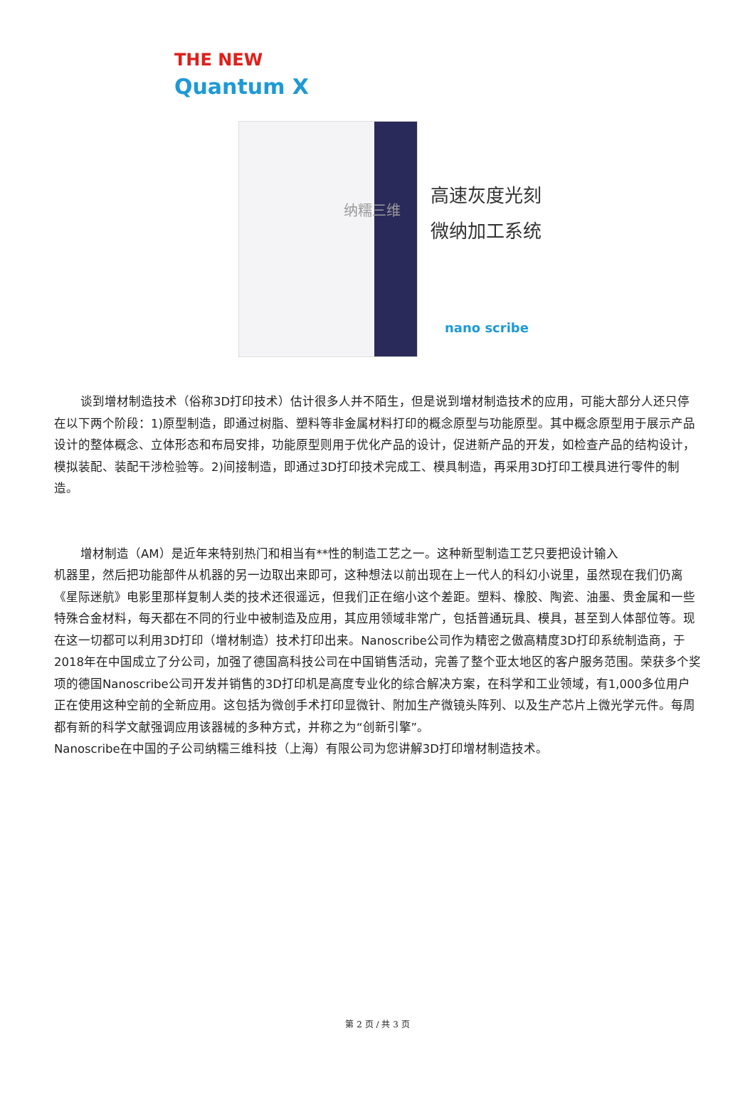THE NEW
Quantum X
纳糯三维
高速灰度光刻
微纳加工系统
nano scribe
谈到增材制造技术（俗称3D打印技术）估计很多人并不陌生，但是说到增材制造技术的应用，可能大部分人还只停在以下两个阶段：1)原型制造，即通过树脂、塑料等非金属材料打印的概念原型与功能原型。其中概念原型用于展示产品设计的整体概念、立体形态和布局安排，功能原型则用于优化产品的设计，促进新产品的开发，如检查产品的结构设计，模拟装配、装配干涉检验等。2)间接制造，即通过3D打印技术完成工、模具制造，再采用3D打印工模具进行零件的制造。
增材制造（AM）是近年来特别热门和相当有**性的制造工艺之一。这种新型制造工艺只要把设计输入
机器里，然后把功能部件从机器的另一边取出来即可，这种想法以前出现在上一代人的科幻小说里，虽然现在我们仍离《星际迷航》电影里那样复制人类的技术还很遥远，但我们正在缩小这个差距。塑料、橡胶、陶瓷、油墨、贵金属和一些特殊合金材料，每天都在不同的行业中被制造及应用，其应用领域非常广，包括普通玩具、模具，甚至到人体部位等。现在这一切都可以利用3D打印（增材制造）技术打印出来。Nanoscribe公司作为精密之傲高精度3D打印系统制造商，于2018年在中国成立了分公司，加强了德国高科技公司在中国销售活动，完善了整个亚太地区的客户服务范围。荣获多个奖项的德国Nanoscribe公司开发并销售的3D打印机是高度专业化的综合解决方案，在科学和工业领域，有1,000多位用户正在使用这种空前的全新应用。这包括为微创手术打印显微针、附加生产微镜头阵列、以及生产芯片上微光学元件。每周都有新的科学文献强调应用该器械的多种方式，并称之为“创新引擎”。
Nanoscribe在中国的子公司纳糯三维科技（上海）有限公司为您讲解3D打印增材制造技术。
第 2 页 / 共 3 页